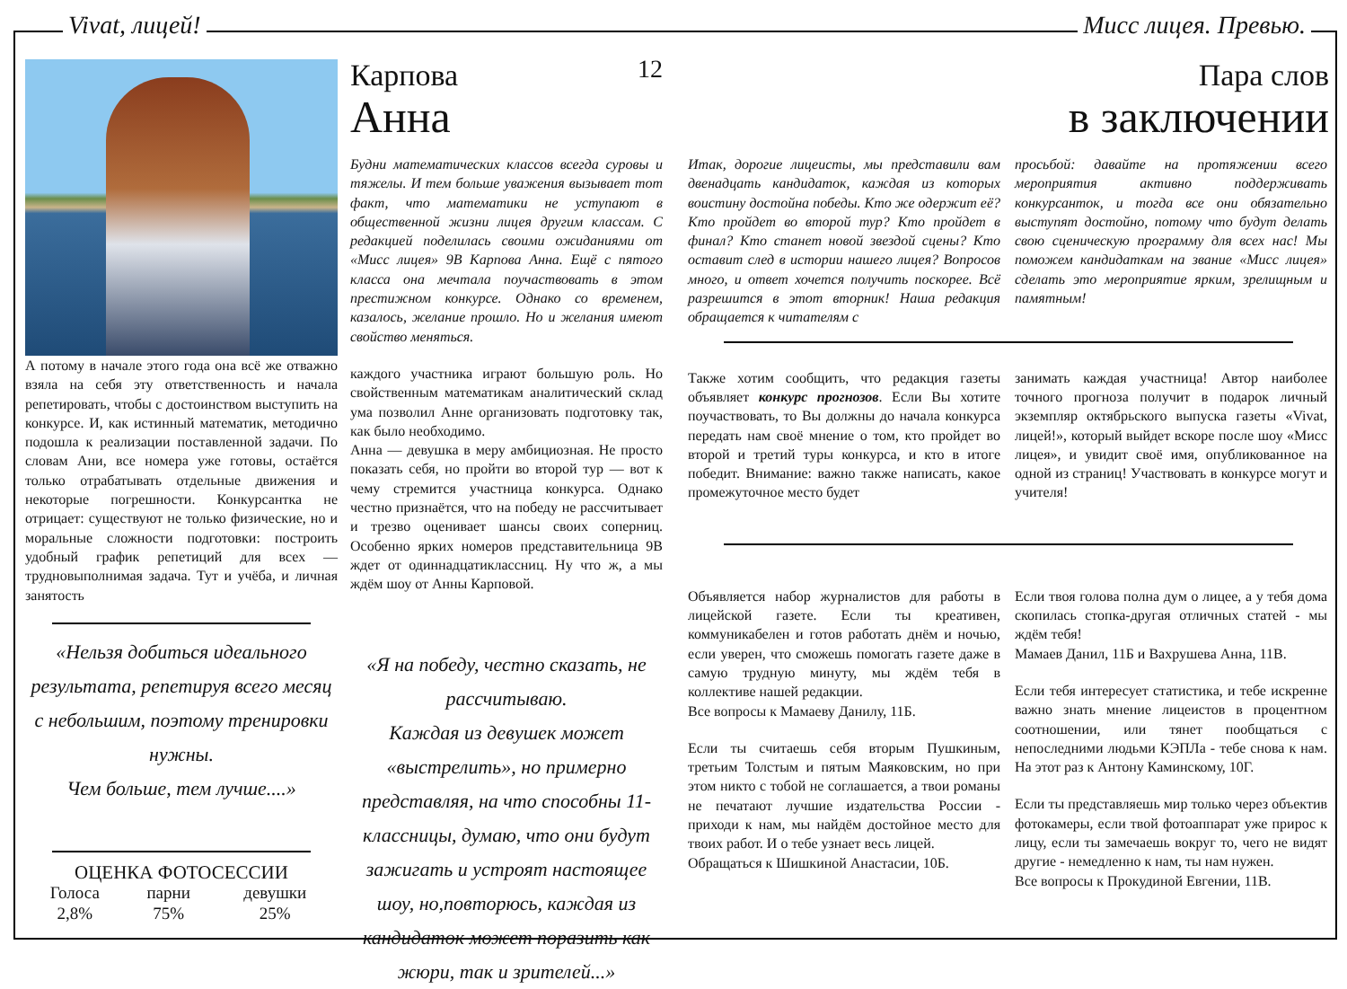Vivat, лицей! Мисс лицея. Превью.
А потому в начале этого года она всё же отважно взяла на себя эту ответственность и начала репетировать, чтобы с достоинством выступить на конкурсе. И, как истинный математик, методично подошла к реализации поставленной задачи. По словам Ани, все номера уже готовы, остаётся только отрабатывать отдельные движения и некоторые погрешности. Конкурсантка не отрицает: существуют не только физические, но и моральные сложности подготовки: построить удобный график репетиций для всех — трудновыполнимая задача. Тут и учёба, и личная занятость
«Нельзя добиться идеального результата, репетируя всего месяц с небольшим, поэтому тренировки нужны.
Чем больше, тем лучше....»
ОЦЕНКА ФОТОСЕССИИ
| Голоса | парни | девушки |
| --- | --- | --- |
| 2,8% | 75% | 25% |
Карпова
Анна
12
Будни математических классов всегда суровы и тяжелы. И тем больше уважения вызывает тот факт, что математики не уступают в общественной жизни лицея другим классам. С редакцией поделилась своими ожиданиями от «Мисс лицея» 9В Карпова Анна. Ещё с пятого класса она мечтала поучаствовать в этом престижном конкурсе. Однако со временем, казалось, желание прошло. Но и желания имеют свойство меняться.
каждого участника играют большую роль. Но свойственным математикам аналитический склад ума позволил Анне организовать подготовку так, как было необходимо.
Анна — девушка в меру амбициозная. Не просто показать себя, но пройти во второй тур — вот к чему стремится участница конкурса. Однако честно признаётся, что на победу не рассчитывает и трезво оценивает шансы своих соперниц. Особенно ярких номеров представительница 9В ждет от одиннадцатиклассниц. Ну что ж, а мы ждём шоу от Анны Карповой.
«Я на победу, честно сказать, не рассчитываю.
Каждая из девушек может «выстрелить», но примерно представляя, на что способны 11-классницы, думаю, что они будут зажигать и устроят настоящее шоу, но,повторюсь, каждая из кандидаток может поразить как жюри, так и зрителей...»
Пара слов
в заключении
Итак, дорогие лицеисты, мы представили вам двенадцать кандидаток, каждая из которых воистину достойна победы. Кто же одержит её? Кто пройдет во второй тур? Кто пройдет в финал? Кто станет новой звездой сцены? Кто оставит след в истории нашего лицея? Вопросов много, и ответ хочется получить поскорее. Всё разрешится в этот вторник! Наша редакция обращается к читателям с
просьбой: давайте на протяжении всего мероприятия активно поддерживать конкурсанток, и тогда все они обязательно выступят достойно, потому что будут делать свою сценическую программу для всех нас! Мы поможем кандидаткам на звание «Мисс лицея» сделать это мероприятие ярким, зрелищным и памятным!
Также хотим сообщить, что редакция газеты объявляет конкурс прогнозов. Если Вы хотите поучаствовать, то Вы должны до начала конкурса передать нам своё мнение о том, кто пройдет во второй и третий туры конкурса, и кто в итоге победит. Внимание: важно также написать, какое промежуточное место будет
занимать каждая участница! Автор наиболее точного прогноза получит в подарок личный экземпляр октябрьского выпуска газеты «Vivat, лицей!», который выйдет вскоре после шоу «Мисс лицея», и увидит своё имя, опубликованное на одной из страниц! Участвовать в конкурсе могут и учителя!
Объявляется набор журналистов для работы в лицейской газете. Если ты креативен, коммуникабелен и готов работать днём и ночью, если уверен, что сможешь помогать газете даже в самую трудную минуту, мы ждём тебя в коллективе нашей редакции.
Все вопросы к Мамаеву Данилу, 11Б.
Если ты считаешь себя вторым Пушкиным, третьим Толстым и пятым Маяковским, но при этом никто с тобой не соглашается, а твои романы не печатают лучшие издательства России - приходи к нам, мы найдём достойное место для твоих работ. И о тебе узнает весь лицей.
Обращаться к Шишкиной Анастасии, 10Б.
Если твоя голова полна дум о лицее, а у тебя дома скопилась стопка-другая отличных статей - мы ждём тебя!
Мамаев Данил, 11Б и Вахрушева Анна, 11В.
Если тебя интересует статистика, и тебе искренне важно знать мнение лицеистов в процентном соотношении, или тянет пообщаться с непоследними людьми КЭПЛа - тебе снова к нам. На этот раз к Антону Каминскому, 10Г.
Если ты представляешь мир только через объектив фотокамеры, если твой фотоаппарат уже прирос к лицу, если ты замечаешь вокруг то, чего не видят другие - немедленно к нам, ты нам нужен.
Все вопросы к Прокудиной Евгении, 11В.